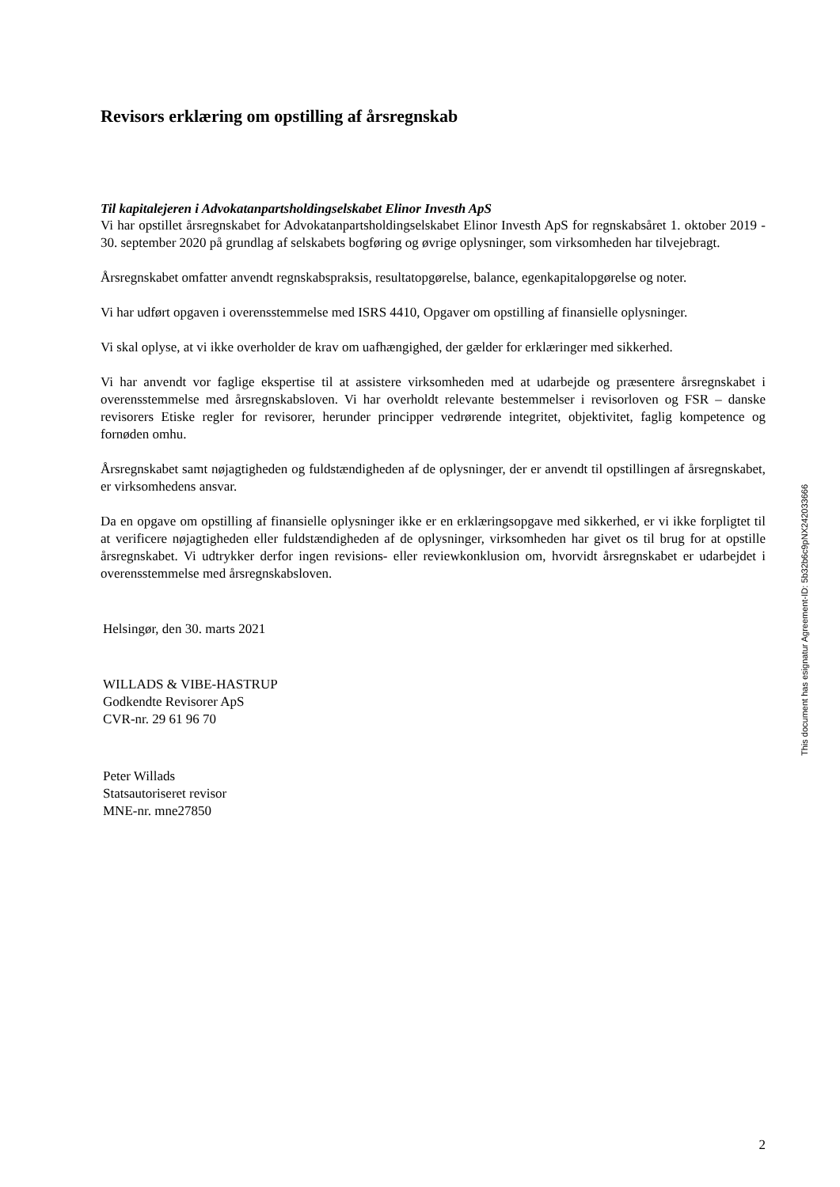Revisors erklæring om opstilling af årsregnskab
Til kapitalejeren i Advokatanpartsholdingselskabet Elinor Investh ApS
Vi har opstillet årsregnskabet for Advokatanpartsholdingselskabet Elinor Investh ApS for regnskabsåret 1. oktober 2019 - 30. september 2020 på grundlag af selskabets bogføring og øvrige oplysninger, som virksomheden har tilvejebragt.
Årsregnskabet omfatter anvendt regnskabspraksis, resultatopgørelse, balance, egenkapitalopgørelse og noter.
Vi har udført opgaven i overensstemmelse med ISRS 4410, Opgaver om opstilling af finansielle oplysninger.
Vi skal oplyse, at vi ikke overholder de krav om uafhængighed, der gælder for erklæringer med sikkerhed.
Vi har anvendt vor faglige ekspertise til at assistere virksomheden med at udarbejde og præsentere årsregnskabet i overensstemmelse med årsregnskabsloven. Vi har overholdt relevante bestemmelser i revisorloven og FSR – danske revisorers Etiske regler for revisorer, herunder principper vedrørende integritet, objektivitet, faglig kompetence og fornøden omhu.
Årsregnskabet samt nøjagtigheden og fuldstændigheden af de oplysninger, der er anvendt til opstillingen af årsregnskabet, er virksomhedens ansvar.
Da en opgave om opstilling af finansielle oplysninger ikke er en erklæringsopgave med sikkerhed, er vi ikke forpligtet til at verificere nøjagtigheden eller fuldstændigheden af de oplysninger, virksomheden har givet os til brug for at opstille årsregnskabet. Vi udtrykker derfor ingen revisions- eller reviewkonklusion om, hvorvidt årsregnskabet er udarbejdet i overensstemmelse med årsregnskabsloven.
Helsingør, den 30. marts 2021
WILLADS & VIBE-HASTRUP
Godkendte Revisorer ApS
CVR-nr. 29 61 96 70
Peter Willads
Statsautoriseret revisor
MNE-nr. mne27850
This document has esignatur Agreement-ID: 5b32b6c9pNX242033666
2